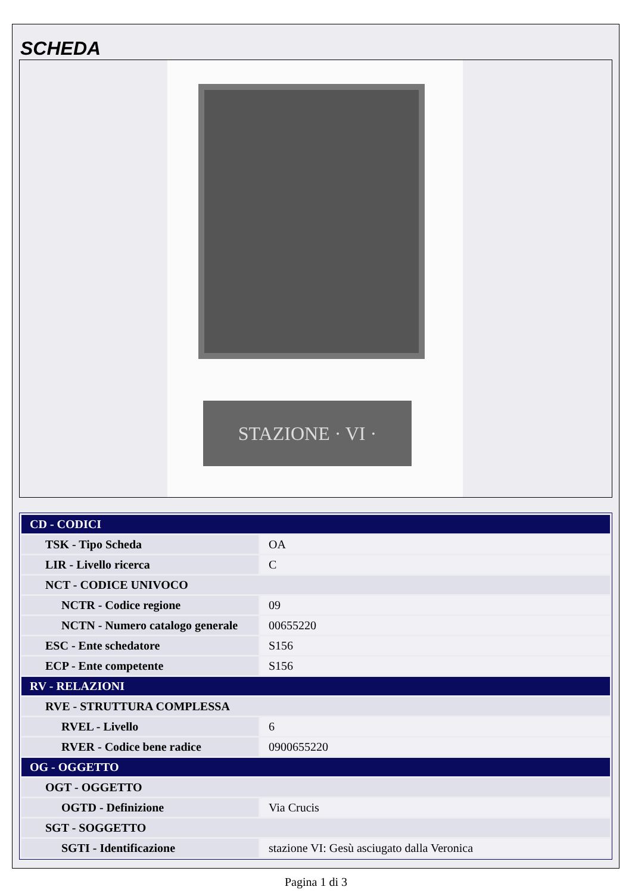SCHEDA
STAZIONE · VI ·
| CD - CODICI | |
| TSK - Tipo Scheda | OA |
| LIR - Livello ricerca | C |
| NCT - CODICE UNIVOCO | |
| NCTR - Codice regione | 09 |
| NCTN - Numero catalogo generale | 00655220 |
| ESC - Ente schedatore | S156 |
| ECP - Ente competente | S156 |
| RV - RELAZIONI | |
| RVE - STRUTTURA COMPLESSA | |
| RVEL - Livello | 6 |
| RVER - Codice bene radice | 0900655220 |
| OG - OGGETTO | |
| OGT - OGGETTO | |
| OGTD - Definizione | Via Crucis |
| SGT - SOGGETTO | |
| SGTI - Identificazione | stazione VI: Gesù asciugato dalla Veronica |
Pagina 1 di 3